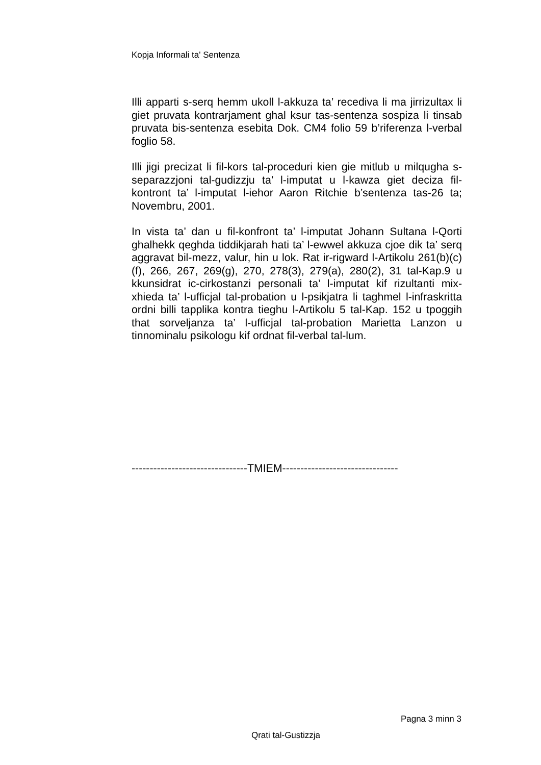Kopja Informali ta' Sentenza
Illi apparti s-serq hemm ukoll l-akkuza ta’ recediva li ma jirrizultax li giet pruvata kontrarjament ghal ksur tas-sentenza sospiza li tinsab pruvata bis-sentenza esebita Dok. CM4 folio 59 b’riferenza l-verbal foglio 58.
Illi jigi precizat li fil-kors tal-proceduri kien gie mitlub u milqugha s-separazzjoni tal-gudizzju ta’ l-imputat u l-kawza giet deciza fil-kontront ta’ l-imputat l-iehor Aaron Ritchie b’sentenza tas-26 ta; Novembru, 2001.
In vista ta’ dan u fil-konfront ta’ l-imputat Johann Sultana l-Qorti ghalhekk qeghda tiddikjarah hati ta’ l-ewwel akkuza cjoe dik ta’ serq aggravat bil-mezz, valur, hin u lok. Rat ir-rigward l-Artikolu 261(b)(c)(f), 266, 267, 269(g), 270, 278(3), 279(a), 280(2), 31 tal-Kap.9 u kkunsidrat ic-cirkostanzi personali ta’ l-imputat kif rizultanti mix-xhieda ta’ l-ufficjal tal-probation u l-psikjatra li taghmel l-infraskritta ordni billi tapplika kontra tieghu l-Artikolu 5 tal-Kap. 152 u tpoggih that sorveljanza ta’ l-ufficjal tal-probation Marietta Lanzon u tinnominalu psikologu kif ordnat fil-verbal tal-lum.
--------------------------------TMIEM--------------------------------
Pagna 3 minn 3
Qrati tal-Gustizzja